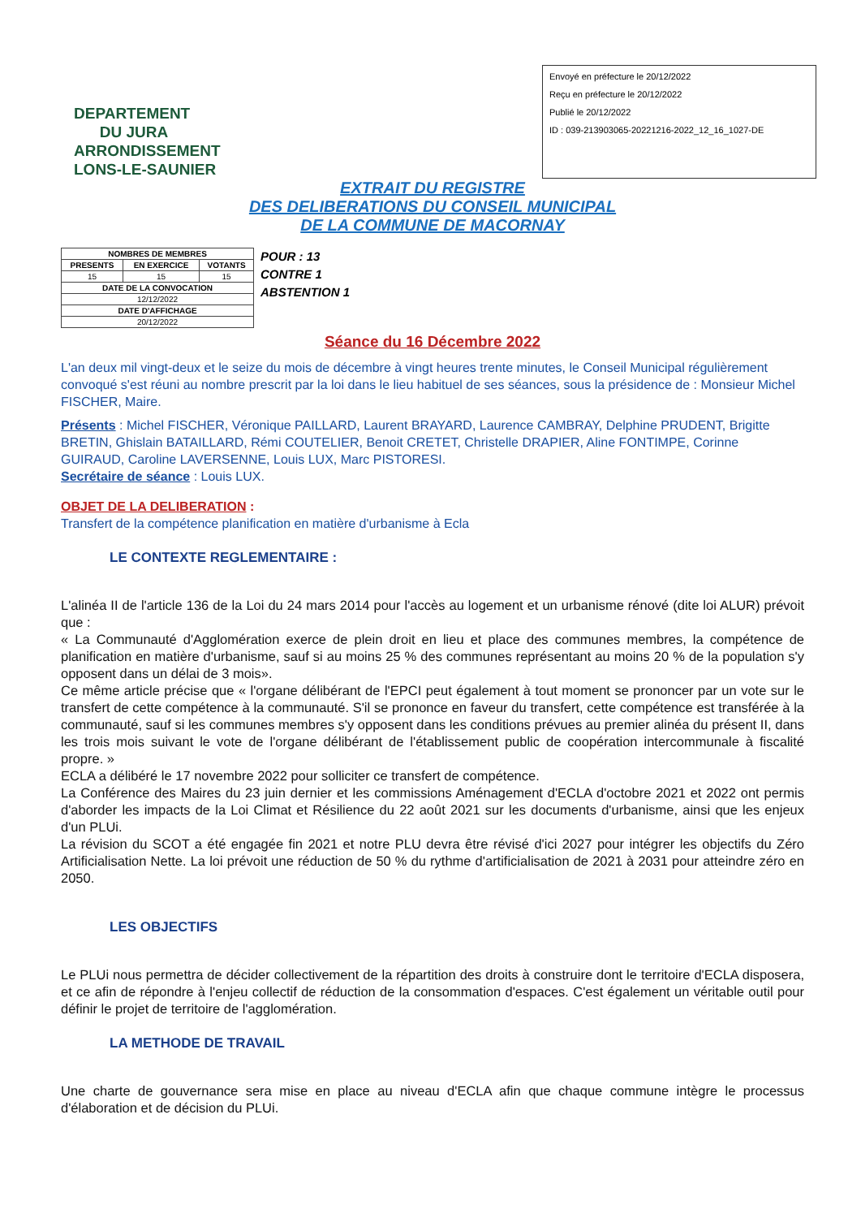DEPARTEMENT
DU JURA
ARRONDISSEMENT
LONS-LE-SAUNIER
Envoyé en préfecture le 20/12/2022
Reçu en préfecture le 20/12/2022
Publié le 20/12/2022
ID : 039-213903065-20221216-2022_12_16_1027-DE
EXTRAIT DU REGISTRE
DES DELIBERATIONS DU CONSEIL MUNICIPAL
DE LA COMMUNE DE MACORNAY
| NOMBRES DE MEMBRES | | |
| --- | --- | --- |
| PRESENTS | EN EXERCICE | VOTANTS |
| 15 | 15 | 15 |
| DATE DE LA CONVOCATION | | |
| 12/12/2022 | | |
| DATE D'AFFICHAGE | | |
| 20/12/2022 | | |
POUR : 13
CONTRE 1
ABSTENTION 1
Séance du 16 Décembre 2022
L'an deux mil vingt-deux et le seize du mois de décembre à vingt heures trente minutes, le Conseil Municipal régulièrement convoqué s'est réuni au nombre prescrit par la loi dans le lieu habituel de ses séances, sous la présidence de : Monsieur Michel FISCHER, Maire.
Présents : Michel FISCHER, Véronique PAILLARD, Laurent BRAYARD, Laurence CAMBRAY, Delphine PRUDENT, Brigitte BRETIN, Ghislain BATAILLARD, Rémi COUTELIER, Benoit CRETET, Christelle DRAPIER, Aline FONTIMPE, Corinne GUIRAUD, Caroline LAVERSENNE, Louis LUX, Marc PISTORESI.
Secrétaire de séance : Louis LUX.
OBJET DE LA DELIBERATION :
Transfert de la compétence planification en matière d'urbanisme à Ecla
LE CONTEXTE REGLEMENTAIRE :
L'alinéa II de l'article 136 de la Loi du 24 mars 2014 pour l'accès au logement et un urbanisme rénové (dite loi ALUR) prévoit que :
« La Communauté d'Agglomération exerce de plein droit en lieu et place des communes membres, la compétence de planification en matière d'urbanisme, sauf si au moins 25 % des communes représentant au moins 20 % de la population s'y opposent dans un délai de 3 mois».
Ce même article précise que « l'organe délibérant de l'EPCI peut également à tout moment se prononcer par un vote sur le transfert de cette compétence à la communauté. S'il se prononce en faveur du transfert, cette compétence est transférée à la communauté, sauf si les communes membres s'y opposent dans les conditions prévues au premier alinéa du présent II, dans les trois mois suivant le vote de l'organe délibérant de l'établissement public de coopération intercommunale à fiscalité propre. »
ECLA a délibéré le 17 novembre 2022 pour solliciter ce transfert de compétence.
La Conférence des Maires du 23 juin dernier et les commissions Aménagement d'ECLA d'octobre 2021 et 2022 ont permis d'aborder les impacts de la Loi Climat et Résilience du 22 août 2021 sur les documents d'urbanisme, ainsi que les enjeux d'un PLUi.
La révision du SCOT a été engagée fin 2021 et notre PLU devra être révisé d'ici 2027 pour intégrer les objectifs du Zéro Artificialisation Nette. La loi prévoit une réduction de 50 % du rythme d'artificialisation de 2021 à 2031 pour atteindre zéro en 2050.
LES OBJECTIFS
Le PLUi nous permettra de décider collectivement de la répartition des droits à construire dont le territoire d'ECLA disposera, et ce afin de répondre à l'enjeu collectif de réduction de la consommation d'espaces. C'est également un véritable outil pour définir le projet de territoire de l'agglomération.
LA METHODE DE TRAVAIL
Une charte de gouvernance sera mise en place au niveau d'ECLA afin que chaque commune intègre le processus d'élaboration et de décision du PLUi.